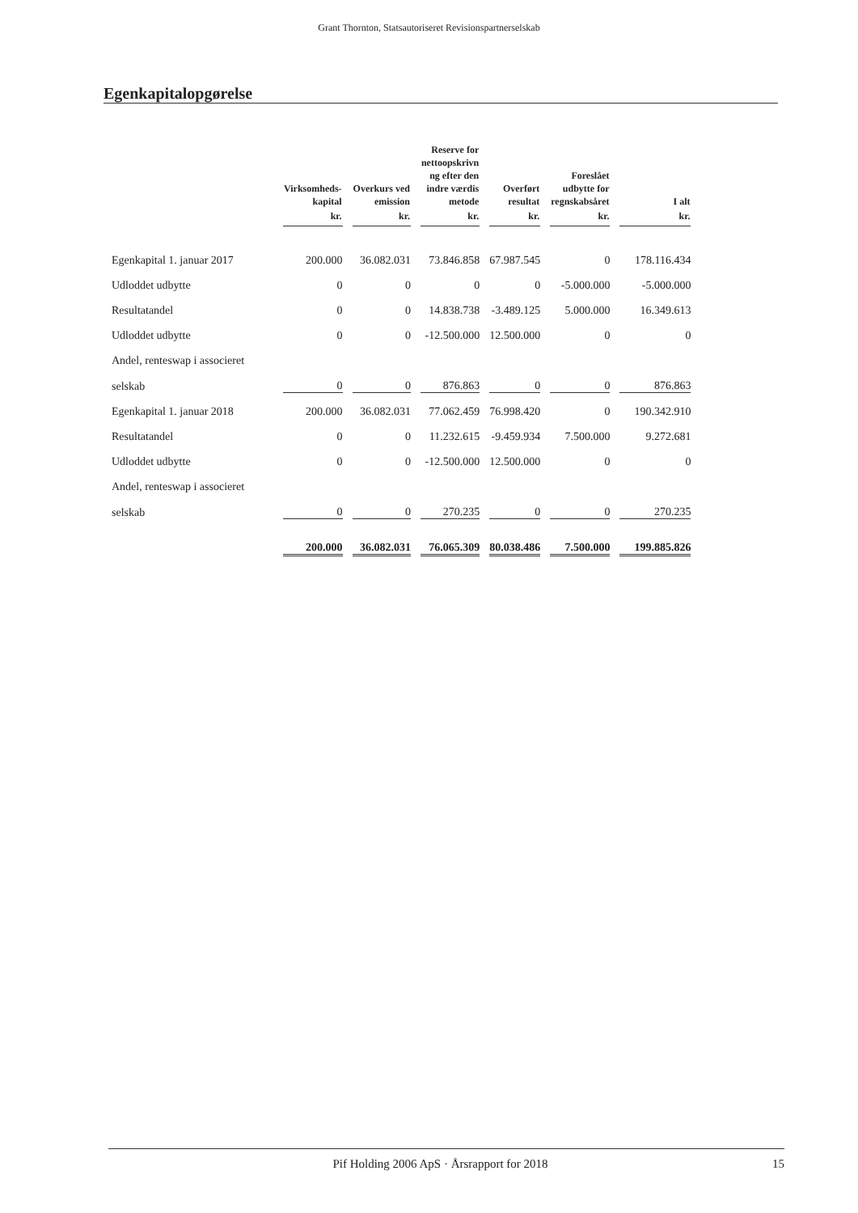Grant Thornton, Statsautoriseret Revisionspartnerselskab
Egenkapitalopgørelse
| | Virksomheds- kapital | Overkurs ved emission | Reserve for nettoopskrivn ng efter den indre værdis metode | Overført resultat | Foreslået udbytte for regnskabsåret | I alt |
| --- | --- | --- | --- | --- | --- | --- |
| | kr. | kr. | kr. | kr. | kr. | kr. |
| Egenkapital 1. januar 2017 | 200.000 | 36.082.031 | 73.846.858 | 67.987.545 | 0 | 178.116.434 |
| Udloddet udbytte | 0 | 0 | 0 | 0 | -5.000.000 | -5.000.000 |
| Resultatandel | 0 | 0 | 14.838.738 | -3.489.125 | 5.000.000 | 16.349.613 |
| Udloddet udbytte | 0 | 0 | -12.500.000 | 12.500.000 | 0 | 0 |
| Andel, renteswap i associeret | | | | | | |
| selskab | 0 | 0 | 876.863 | 0 | 0 | 876.863 |
| Egenkapital 1. januar 2018 | 200.000 | 36.082.031 | 77.062.459 | 76.998.420 | 0 | 190.342.910 |
| Resultatandel | 0 | 0 | 11.232.615 | -9.459.934 | 7.500.000 | 9.272.681 |
| Udloddet udbytte | 0 | 0 | -12.500.000 | 12.500.000 | 0 | 0 |
| Andel, renteswap i associeret | | | | | | |
| selskab | 0 | 0 | 270.235 | 0 | 0 | 270.235 |
| | 200.000 | 36.082.031 | 76.065.309 | 80.038.486 | 7.500.000 | 199.885.826 |
Pif Holding 2006 ApS · Årsrapport for 2018 15